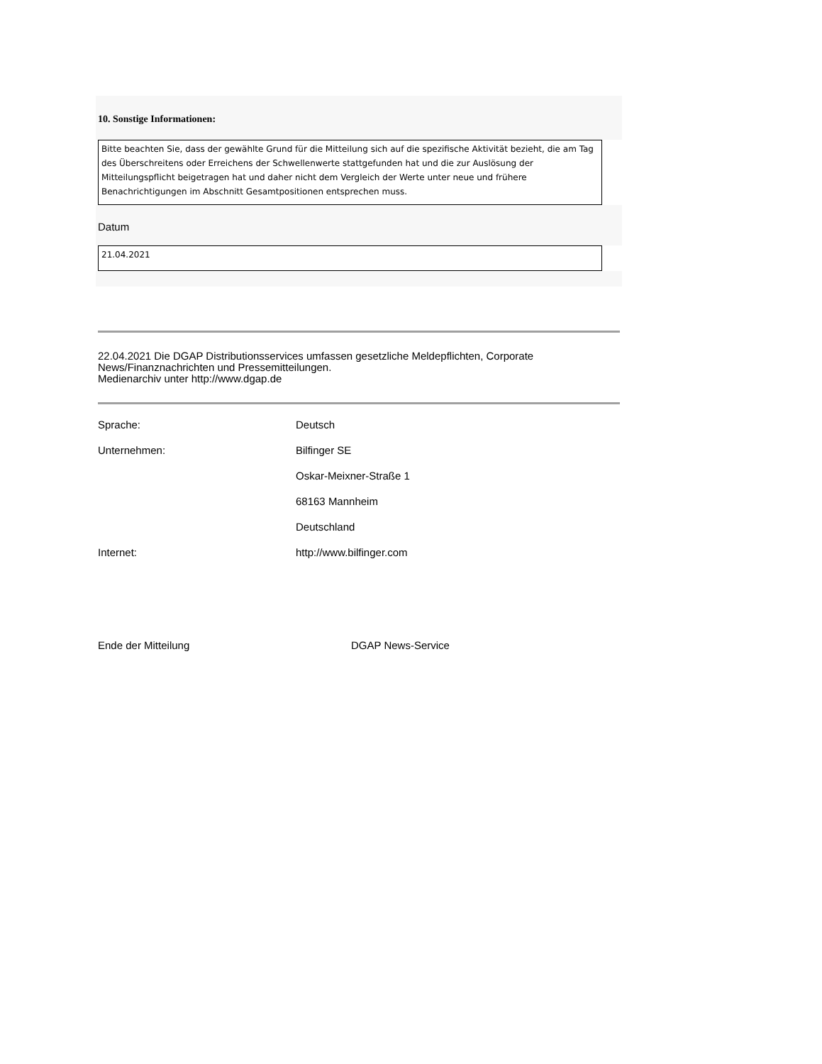10. Sonstige Informationen:
Bitte beachten Sie, dass der gewählte Grund für die Mitteilung sich auf die spezifische Aktivität bezieht, die am Tag des Überschreitens oder Erreichens der Schwellenwerte stattgefunden hat und die zur Auslösung der Mitteilungspflicht beigetragen hat und daher nicht dem Vergleich der Werte unter neue und frühere Benachrichtigungen im Abschnitt Gesamtpositionen entsprechen muss.
Datum
21.04.2021
22.04.2021 Die DGAP Distributionsservices umfassen gesetzliche Meldepflichten, Corporate News/Finanznachrichten und Pressemitteilungen.
Medienarchiv unter http://www.dgap.de
| Sprache: | Deutsch |
| Unternehmen: | Bilfinger SE |
| | Oskar-Meixner-Straße 1 |
| | 68163 Mannheim |
| | Deutschland |
| Internet: | http://www.bilfinger.com |
| Ende der Mitteilung | DGAP News-Service |